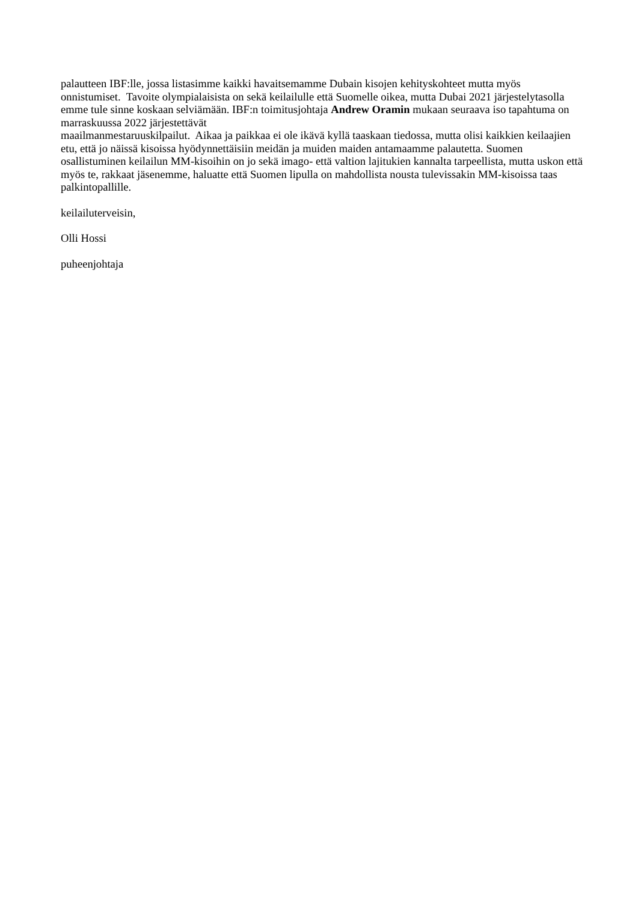palautteen IBF:lle, jossa listasimme kaikki havaitsemamme Dubain kisojen kehityskohteet mutta myös onnistumiset. Tavoite olympialaisista on sekä keilailulle että Suomelle oikea, mutta Dubai 2021 järjestelytasolla emme tule sinne koskaan selviämään. IBF:n toimitusjohtaja Andrew Oramin mukaan seuraava iso tapahtuma on marraskuussa 2022 järjestettävät
maailmanmestaruuskilpailut. Aikaa ja paikkaa ei ole ikävä kyllä taaskaan tiedossa, mutta olisi kaikkien keilaajien etu, että jo näissä kisoissa hyödynnettäisiin meidän ja muiden maiden antamaamme palautetta. Suomen osallistuminen keilailun MM-kisoihin on jo sekä imago- että valtion lajitukien kannalta tarpeellista, mutta uskon että myös te, rakkaat jäsenemme, haluatte että Suomen lipulla on mahdollista nousta tulevissakin MM-kisoissa taas palkintopallille.
keilailuterveisin,
Olli Hossi
puheenjohtaja